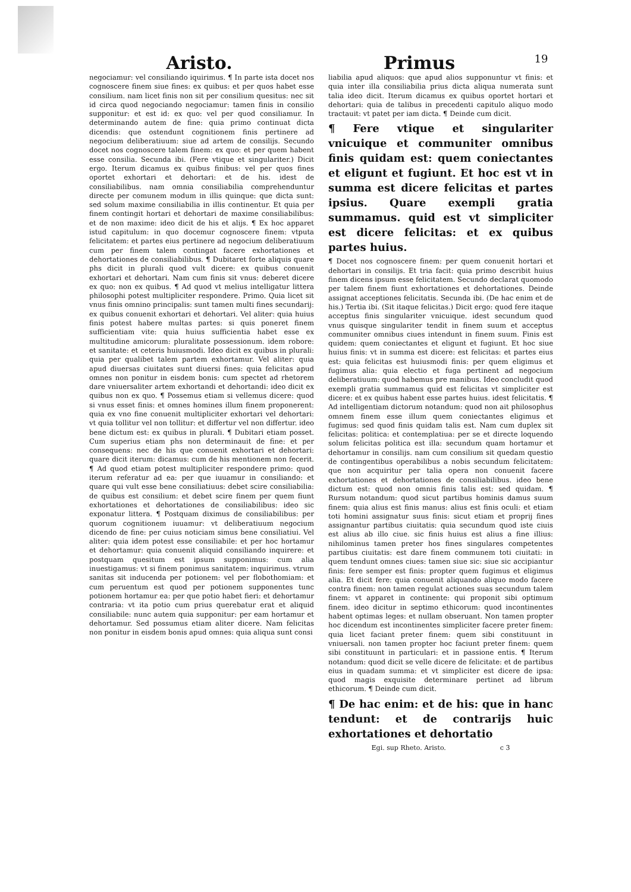Aristo. Primus
19
negociamur: vel consiliando iquirimus. ¶ In parte ista docet nos cognoscere finem siue fines: ex quibus: et per quos habet esse consilium. nam licet finis non sit per consilium quesitus: nec sit id circa quod negociando negociamur: tamen finis in consilio supponitur: et est id: ex quo: vel per quod consiliamur. In determinando autem de fine: quia primo continuat dicta dicendis: que ostendunt cognitionem finis pertinere ad negocium deliberatiuum: siue ad artem de consilijs. Secundo docet nos cognoscere talem finem: ex quo: et per quem habent esse consilia. Secunda ibi. (Fere vtique et singulariter.) Dicit ergo. Iterum dicamus ex quibus finibus: vel per quos fines oportet exhortari et dehortari: et de his. idest de consiliabilibus. nam omnia consiliabilia comprehenduntur directe per comunem modum in illis quinque: que dicta sunt: sed solum maxime consiliabilia in illis continentur. Et quia per finem contingit hortari et dehortari de maxime consiliabilibus: et de non maxime: ideo dicit de his et alijs. ¶ Ex hoc apparet istud capitulum: in quo docemur cognoscere finem: vtputa felicitatem: et partes eius pertinere ad negocium deliberatiuum cum per finem talem contingat facere exhortationes et dehortationes de consiliabilibus. ¶ Dubitaret forte aliquis quare phs dicit in plurali quod vult dicere: ex quibus conuenit exhortari et dehortari. Nam cum finis sit vnus: deberet dicere ex quo: non ex quibus. ¶ Ad quod vt melius intelligatur littera philosophi potest multipliciter respondere. Primo. Quia licet sit vnus finis omnino principalis: sunt tamen multi fines secundarij: ex quibus conuenit exhortari et dehortari. Vel aliter: quia huius finis potest habere multas partes: si quis poneret finem sufficientiam vite: quia huius sufficientia habet esse ex multitudine amicorum: pluralitate possessionum. idem robore: et sanitate: et ceteris huiusmodi. Ideo dicit ex quibus in plurali: quia per qualibet talem partem exhortamur. Vel aliter: quia apud diuersas ciuitates sunt diuersi fines: quia felicitas apud omnes non ponitur in eisdem bonis: cum spectet ad rhetorem dare vniuersaliter artem exhortandi et dehortandi: ideo dicit ex quibus non ex quo. ¶ Possemus etiam si vellemus dicere: quod si vnus esset finis: et omnes homines illum finem proponerent: quia ex vno fine conuenit multipliciter exhortari vel dehortari: vt quia tollitur vel non tollitur: et differtur vel non differtur. ideo bene dictum est: ex quibus in plurali. ¶ Dubitari etiam posset. Cum superius etiam phs non determinauit de fine: et per consequens: nec de his que conuenit exhortari et dehortari: quare dicit iterum: dicamus: cum de his mentionem non fecerit. ¶ Ad quod etiam potest multipliciter respondere primo: quod iterum referatur ad ea: per que iuuamur in consiliando: et quare qui vult esse bene consiliatiuus: debet scire consiliabilia: de quibus est consilium: et debet scire finem per quem fiunt exhortationes et dehortationes de consiliabilibus: ideo sic exponatur littera. ¶ Postquam diximus de consiliabilibus: per quorum cognitionem iuuamur: vt deliberatiuum negocium dicendo de fine: per cuius noticiam simus bene consiliatiui. Vel aliter: quia idem potest esse consiliabile: et per hoc hortamur et dehortamur: quia conuenit aliquid consiliando inquirere: et postquam quesitum est ipsum supponimus: cum alia inuestigamus: vt si finem ponimus sanitatem: inquirimus. vtrum sanitas sit inducenda per potionem: vel per flobothomiam: et cum peruentum est quod per potionem supponentes tunc potionem hortamur ea: per que potio habet fieri: et dehortamur contraria: vt ita potio cum prius querebatur erat et aliquid consiliabile: nunc autem quia supponitur: per eam hortamur et dehortamur. Sed possumus etiam aliter dicere. Nam felicitas non ponitur in eisdem bonis apud omnes: quia aliqua sunt consi
liabilia apud aliquos: que apud alios supponuntur vt finis: et quia inter illa consiliabilia prius dicta aliqua numerata sunt talia ideo dicit. Iterum dicamus ex quibus oportet hortari et dehortari: quia de talibus in precedenti capitulo aliquo modo tractauit: vt patet per iam dicta. ¶ Deinde cum dicit.
¶ Fere vtique et singulariter vnicuique et communiter omnibus finis quidam est: quem coniectantes et eligunt et fugiunt. Et hoc est vt in summa est dicere felicitas et partes ipsius. Quare exempli gratia summamus. quid est vt simpliciter est dicere felicitas: et ex quibus partes huius.
¶ Docet nos cognoscere finem: per quem conuenit hortari et dehortari in consilijs. Et tria facit: quia primo describit huius finem dicens ipsum esse felicitatem. Secundo declarat quomodo per talem finem fiunt exhortationes et dehortationes. Deinde assignat acceptiones felicitatis. Secunda ibi. (De hac enim et de his.) Tertia ibi. (Sit itaque felicitas.) Dicit ergo: quod fere itaque acceptus finis singulariter vnicuique. idest secundum quod vnus quisque singulariter tendit in finem suum et acceptus communiter omnibus ciues intendunt in finem suum. Finis est quidem: quem coniectantes et eligunt et fugiunt. Et hoc siue huius finis: vt in summa est dicere: est felicitas: et partes eius est: quia felicitas est huiusmodi finis: per quem eligimus et fugimus alia: quia electio et fuga pertinent ad negocium deliberatiuum: quod habemus pre manibus. Ideo concludit quod exempli gratia summamus quid est felicitas vt simpliciter est dicere: et ex quibus habent esse partes huius. idest felicitatis. ¶ Ad intelligentiam dictorum notandum: quod non ait philosophus omnem finem esse illum quem coniectantes eligimus et fugimus: sed quod finis quidam talis est. Nam cum duplex sit felicitas: politica: et contemplatiua: per se et directe loquendo solum felicitas politica est illa: secundum quam hortamur et dehortamur in consilijs. nam cum consilium sit quedam questio de contingentibus operabilibus a nobis secundum felicitatem: que non acquiritur per talia opera non conuenit facere exhortationes et dehortationes de consiliabilibus. ideo bene dictum est: quod non omnis finis talis est: sed quidam. ¶ Rursum notandum: quod sicut partibus hominis damus suum finem: quia alius est finis manus: alius est finis oculi: et etiam toti homini assignatur suus finis: sicut etiam et proprij fines assignantur partibus ciuitatis: quia secundum quod iste ciuis est alius ab illo ciue. sic finis huius est alius a fine illius: nihilominus tamen preter hos fines singulares competentes partibus ciuitatis: est dare finem communem toti ciuitati: in quem tendunt omnes ciues: tamen siue sic: siue sic accipiantur finis: fere semper est finis: propter quem fugimus et eligimus alia. Et dicit fere: quia conuenit aliquando aliquo modo facere contra finem: non tamen regulat actiones suas secundum talem finem: vt apparet in continente: qui proponit sibi optimum finem. ideo dicitur in septimo ethicorum: quod incontinentes habent optimas leges: et nullam obseruant. Non tamen propter hoc dicendum est incontinentes simpliciter facere preter finem: quia licet faciant preter finem: quem sibi constituunt in vniuersali. non tamen propter hoc faciunt preter finem: quem sibi constituunt in particulari: et in passione entis. ¶ Iterum notandum: quod dicit se velle dicere de felicitate: et de partibus eius in quadam summa: et vt simpliciter est dicere de ipsa: quod magis exquisite determinare pertinet ad librum ethicorum. ¶ Deinde cum dicit.
¶ De hac enim: et de his: que in hanc tendunt: et de contrarijs huic exhortationes et dehortatio
Egi. sup Rheto. Aristo. c 3